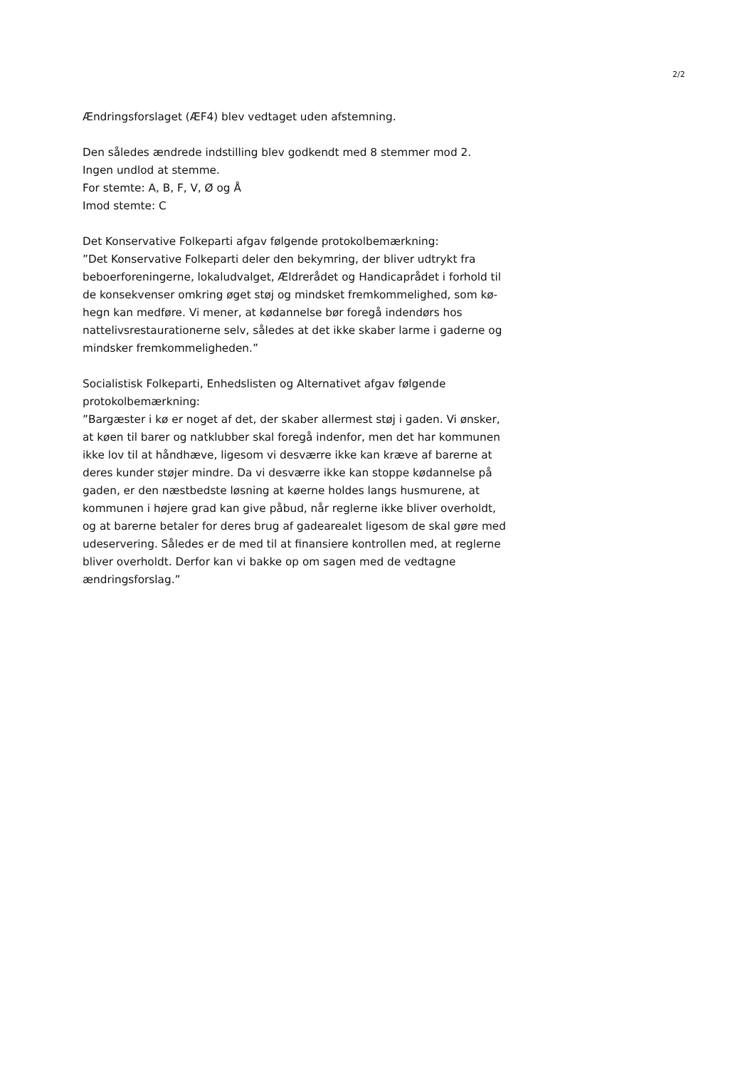2/2
Ændringsforslaget (ÆF4) blev vedtaget uden afstemning.
Den således ændrede indstilling blev godkendt med 8 stemmer mod 2.
Ingen undlod at stemme.
For stemte: A, B, F, V, Ø og Å
Imod stemte: C
Det Konservative Folkeparti afgav følgende protokolbemærkning:
”Det Konservative Folkeparti deler den bekymring, der bliver udtrykt fra beboerforeningerne, lokaludvalget, Ældrerådet og Handicaprådet i forhold til de konsekvenser omkring øget støj og mindsket fremkommelighed, som kø-hegn kan medføre. Vi mener, at kødannelse bør foregå indendørs hos nattelivsrestaurationerne selv, således at det ikke skaber larme i gaderne og mindsker fremkommeligheden.”
Socialistisk Folkeparti, Enhedslisten og Alternativet afgav følgende protokolbemærkning:
”Bargæster i kø er noget af det, der skaber allermest støj i gaden. Vi ønsker, at køen til barer og natklubber skal foregå indenfor, men det har kommunen ikke lov til at håndhæve, ligesom vi desværre ikke kan kræve af barerne at deres kunder støjer mindre. Da vi desværre ikke kan stoppe kødannelse på gaden, er den næstbedste løsning at køerne holdes langs husmurene, at kommunen i højere grad kan give påbud, når reglerne ikke bliver overholdt, og at barerne betaler for deres brug af gadearealet ligesom de skal gøre med udeservering. Således er de med til at finansiere kontrollen med, at reglerne bliver overholdt. Derfor kan vi bakke op om sagen med de vedtagne ændringsforslag.”